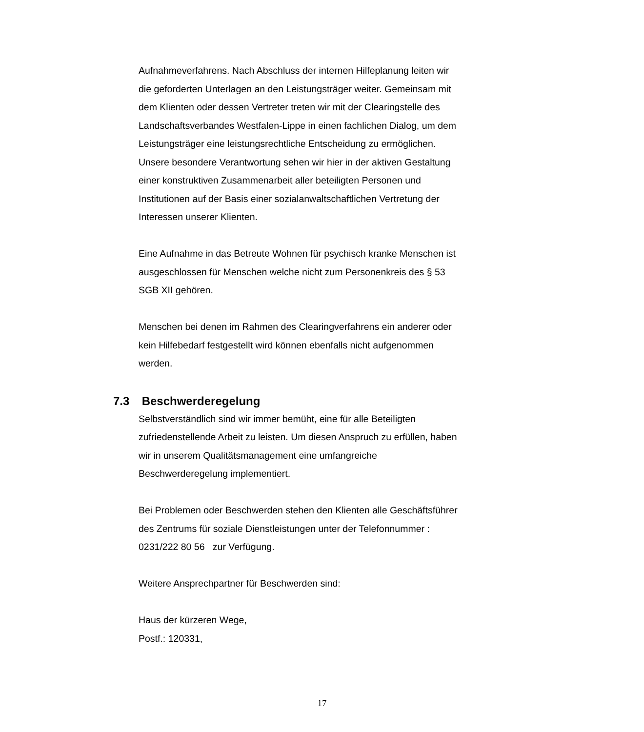Aufnahmeverfahrens. Nach Abschluss der internen Hilfeplanung leiten wir die geforderten Unterlagen an den Leistungsträger weiter. Gemeinsam mit dem Klienten oder dessen Vertreter treten wir mit der Clearingstelle des Landschaftsverbandes Westfalen-Lippe in einen fachlichen Dialog, um dem Leistungsträger eine leistungsrechtliche Entscheidung zu ermöglichen. Unsere besondere Verantwortung sehen wir hier in der aktiven Gestaltung einer konstruktiven Zusammenarbeit aller beteiligten Personen und Institutionen auf der Basis einer sozialanwaltschaftlichen Vertretung der Interessen unserer Klienten.
Eine Aufnahme in das Betreute Wohnen für psychisch kranke Menschen ist ausgeschlossen für Menschen welche nicht zum Personenkreis des § 53 SGB XII gehören.
Menschen bei denen im Rahmen des Clearingverfahrens ein anderer oder kein Hilfebedarf festgestellt wird können ebenfalls nicht aufgenommen werden.
7.3 Beschwerderegelung
Selbstverständlich sind wir immer bemüht, eine für alle Beteiligten zufriedenstellende Arbeit zu leisten. Um diesen Anspruch zu erfüllen, haben wir in unserem Qualitätsmanagement eine umfangreiche Beschwerderegelung implementiert.
Bei Problemen oder Beschwerden stehen den Klienten alle Geschäftsführer des Zentrums für soziale Dienstleistungen unter der Telefonnummer : 0231/222 80 56 zur Verfügung.
Weitere Ansprechpartner für Beschwerden sind:
Haus der kürzeren Wege,
Postf.: 120331,
17